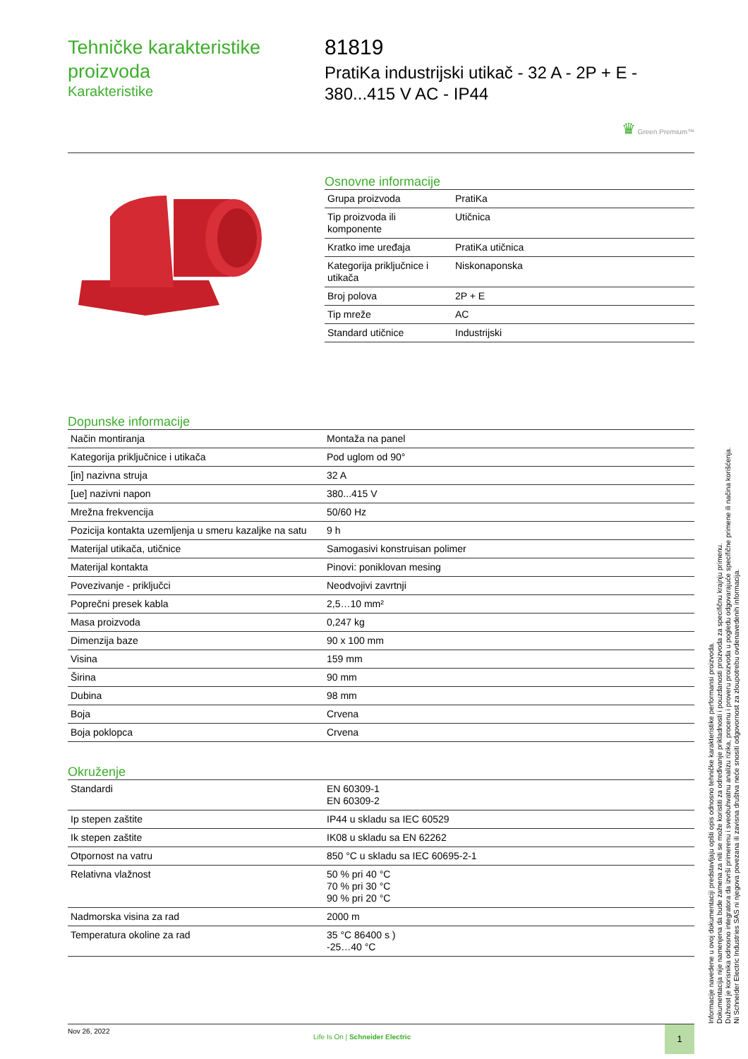Tehničke karakteristike proizvoda
Karakteristike
81819
PratiKa industrijski utikač - 32 A - 2P + E - 380...415 V AC - IP44
♛ Green Premium™
Osnovne informacije
| Grupa proizvoda | PratiKa |
| Tip proizvoda ili komponente | Utičnica |
| Kratko ime uređaja | PratiKa utičnica |
| Kategorija priključnice i utikača | Niskonaponska |
| Broj polova | 2P + E |
| Tip mreže | AC |
| Standard utičnice | Industrijski |
Dopunske informacije
| Način montiranja | Montaža na panel |
| Kategorija priključnice i utikača | Pod uglom od 90° |
| [in] nazivna struja | 32 A |
| [ue] nazivni napon | 380...415 V |
| Mrežna frekvencija | 50/60 Hz |
| Pozicija kontakta uzemljenja u smeru kazaljke na satu | 9 h |
| Materijal utikača, utičnice | Samogasivi konstruisan polimer |
| Materijal kontakta | Pinovi: poniklovan mesing |
| Povezivanje - priključci | Neodvojivi zavrtnji |
| Poprečni presek kabla | 2,5…10 mm² |
| Masa proizvoda | 0,247 kg |
| Dimenzija baze | 90 x 100 mm |
| Visina | 159 mm |
| Širina | 90 mm |
| Dubina | 98 mm |
| Boja | Crvena |
| Boja poklopca | Crvena |
Okruženje
| Standardi | EN 60309-1 EN 60309-2 |
| Ip stepen zaštite | IP44 u skladu sa IEC 60529 |
| Ik stepen zaštite | IK08 u skladu sa EN 62262 |
| Otpornost na vatru | 850 °C u skladu sa IEC 60695-2-1 |
| Relativna vlažnost | 50 % pri 40 °C 70 % pri 30 °C 90 % pri 20 °C |
| Nadmorska visina za rad | 2000 m |
| Temperatura okoline za rad | 35 °C 86400 s ) -25…40 °C |
Informacije navedene u ovoj dokumentaciji predstavljaju opšti opis odnosno tehničke karakteristike performansi proizvoda.
Dokumentacija nije namenjena da bude zamena za niti se može koristiti za određivanje prikladnosti i pouzdanosti proizvoda za specifičnu krajnju primenu.
Dužnost je korisnika odnosno integratora da izvrši primerenu i sveobuhvatnu analizu rizika, procenu i proveru proizvoda u pogledu odgovarajuće specifične primene ili načina korišćenja.
Ni Schneider Electric Industries SAS ni njegova povezana ili zavisna društva neće snositi odgovornost za zloupotrebu ovdenavedenih informacija.
Nov 26, 2022
Life Is On | Schneider Electric
1